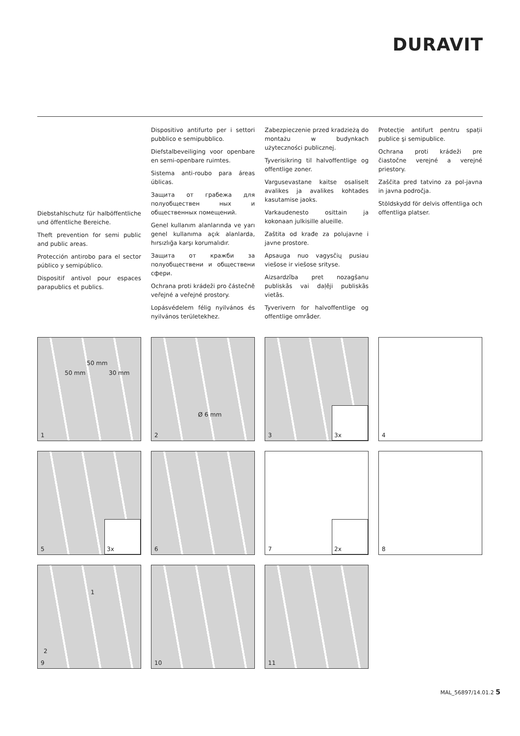DURAVIT
Diebstahlschutz für halböffentliche und öffentliche Bereiche.
Theft prevention for semi public and public areas.
Protección antirobo para el sector público y semipúblico.
Dispositif antivol pour espaces parapublics et publics.
Dispositivo antifurto per i settori pubblico e semipubblico.
Diefstalbeveiliging voor openbare en semi-openbare ruimtes.
Sistema anti-roubo para áreas úblicas.
Защита от грабежа для полуобще­ствен ных и общественных поме­щений.
Genel kullanım alanlarında ve yarı genel kullanıma açık alanlarda, hırsızlığa karşı korumalıdır.
Защита от кражби за полуобщест­вени и обществени сфери.
Ochrana proti krádeži pro částečně veřejné a veřejné prostory.
Lopásvédelem félig nyilvános és nyilvános területekhez.
Zabezpieczenie przed kradzieżą do montażu w budynkach użyteczności publicznej.
Tyverisikring til halvoffentlige og offentlige zoner.
Vargusevastane kaitse osaliselt avalikes ja avalikes kohtades kasutamise jaoks.
Varkaudenesto osittain ja kokonaan julkisille alueille.
Zaštita od krađe za polujavne i javne prostore.
Apsauga nuo vagysčių pusiau viešose ir viešose srityse.
Aizsardzība pret nozagšanu publiskās vai daļēji publiskās vietās.
Tyverivern for halvoffentlige og offentlige områder.
Protecție antifurt pentru spații publice şi semipublice.
Ochrana proti krádeži pre čiastočne verejné a verejné priestory.
Zaščita pred tatvino za pol-javna in javna področja.
Stöldskydd för delvis offentliga och offentliga platser.
50 mm
50 mm
30 mm
1
Ø 6 mm
2
3 3x
4
5 3x
6
7 2x
8
1
2
9
10
11
MAL_56897/14.01.2 5